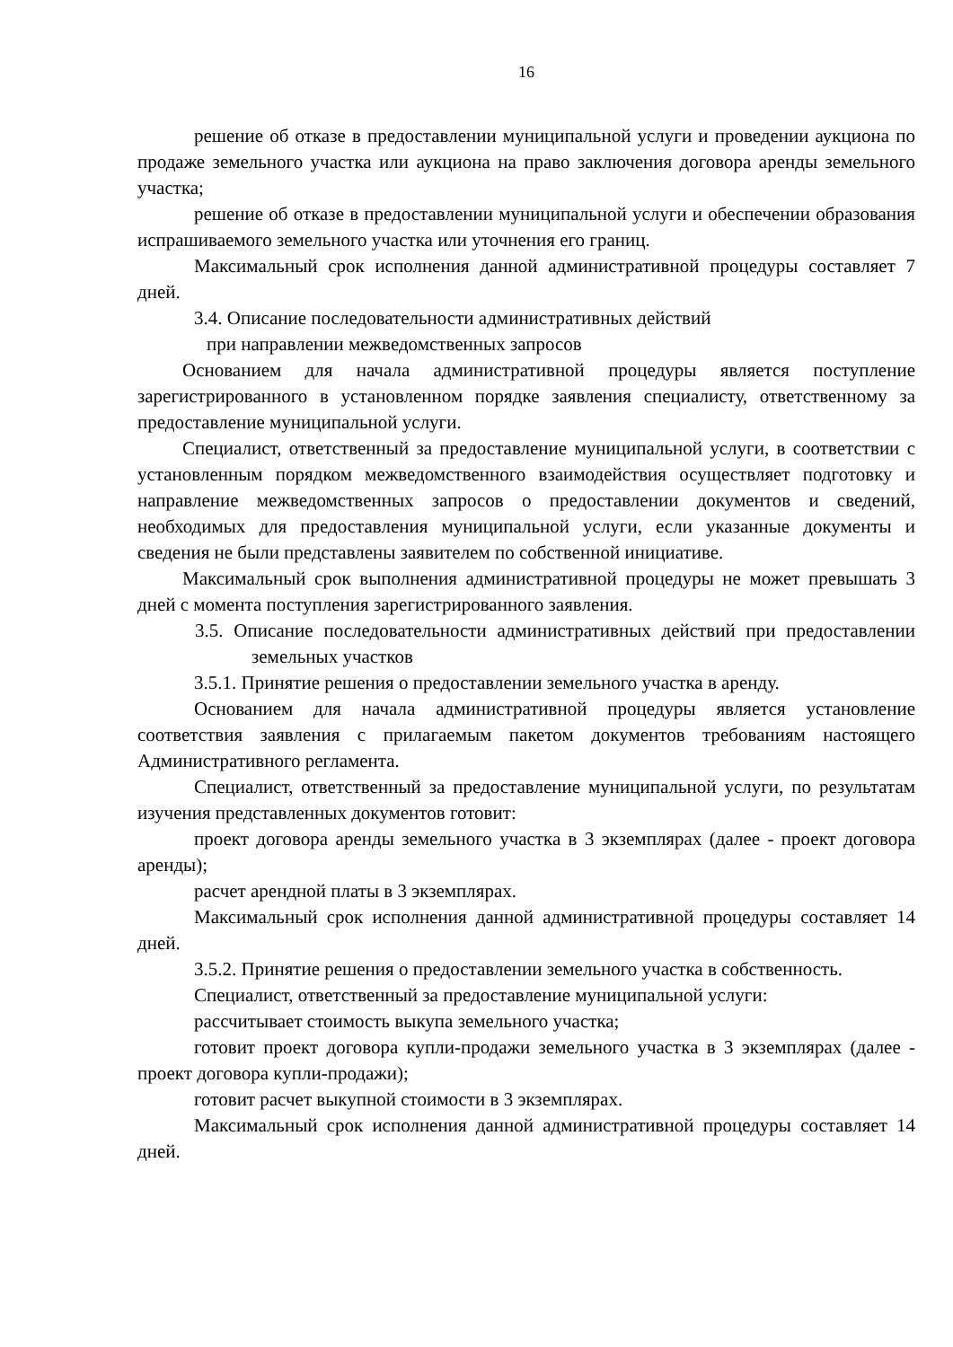16
решение об отказе в предоставлении муниципальной услуги и проведении аукциона по продаже земельного участка или аукциона на право заключения договора аренды земельного участка;
решение об отказе в предоставлении муниципальной услуги и обеспечении образования испрашиваемого земельного участка или уточнения его границ.
Максимальный срок исполнения данной административной процедуры составляет 7 дней.
3.4. Описание последовательности административных действий
при направлении межведомственных запросов
Основанием для начала административной процедуры является поступление зарегистрированного в установленном порядке заявления специалисту, ответственному за предоставление муниципальной услуги.
Специалист, ответственный за предоставление муниципальной услуги, в соответствии с установленным порядком межведомственного взаимодействия осуществляет подготовку и направление межведомственных запросов о предоставлении документов и сведений, необходимых для предоставления муниципальной услуги, если указанные документы и сведения не были представлены заявителем по собственной инициативе.
Максимальный срок выполнения административной процедуры не может превышать 3 дней с момента поступления зарегистрированного заявления.
3.5. Описание последовательности административных действий при предоставлении земельных участков
3.5.1. Принятие решения о предоставлении земельного участка в аренду.
Основанием для начала административной процедуры является установление соответствия заявления с прилагаемым пакетом документов требованиям настоящего Административного регламента.
Специалист, ответственный за предоставление муниципальной услуги, по результатам изучения представленных документов готовит:
проект договора аренды земельного участка в 3 экземплярах (далее - проект договора аренды);
расчет арендной платы в 3 экземплярах.
Максимальный срок исполнения данной административной процедуры составляет 14 дней.
3.5.2. Принятие решения о предоставлении земельного участка в собственность.
Специалист, ответственный за предоставление муниципальной услуги:
рассчитывает стоимость выкупа земельного участка;
готовит проект договора купли-продажи земельного участка в 3 экземплярах (далее - проект договора купли-продажи);
готовит расчет выкупной стоимости в 3 экземплярах.
Максимальный срок исполнения данной административной процедуры составляет 14 дней.